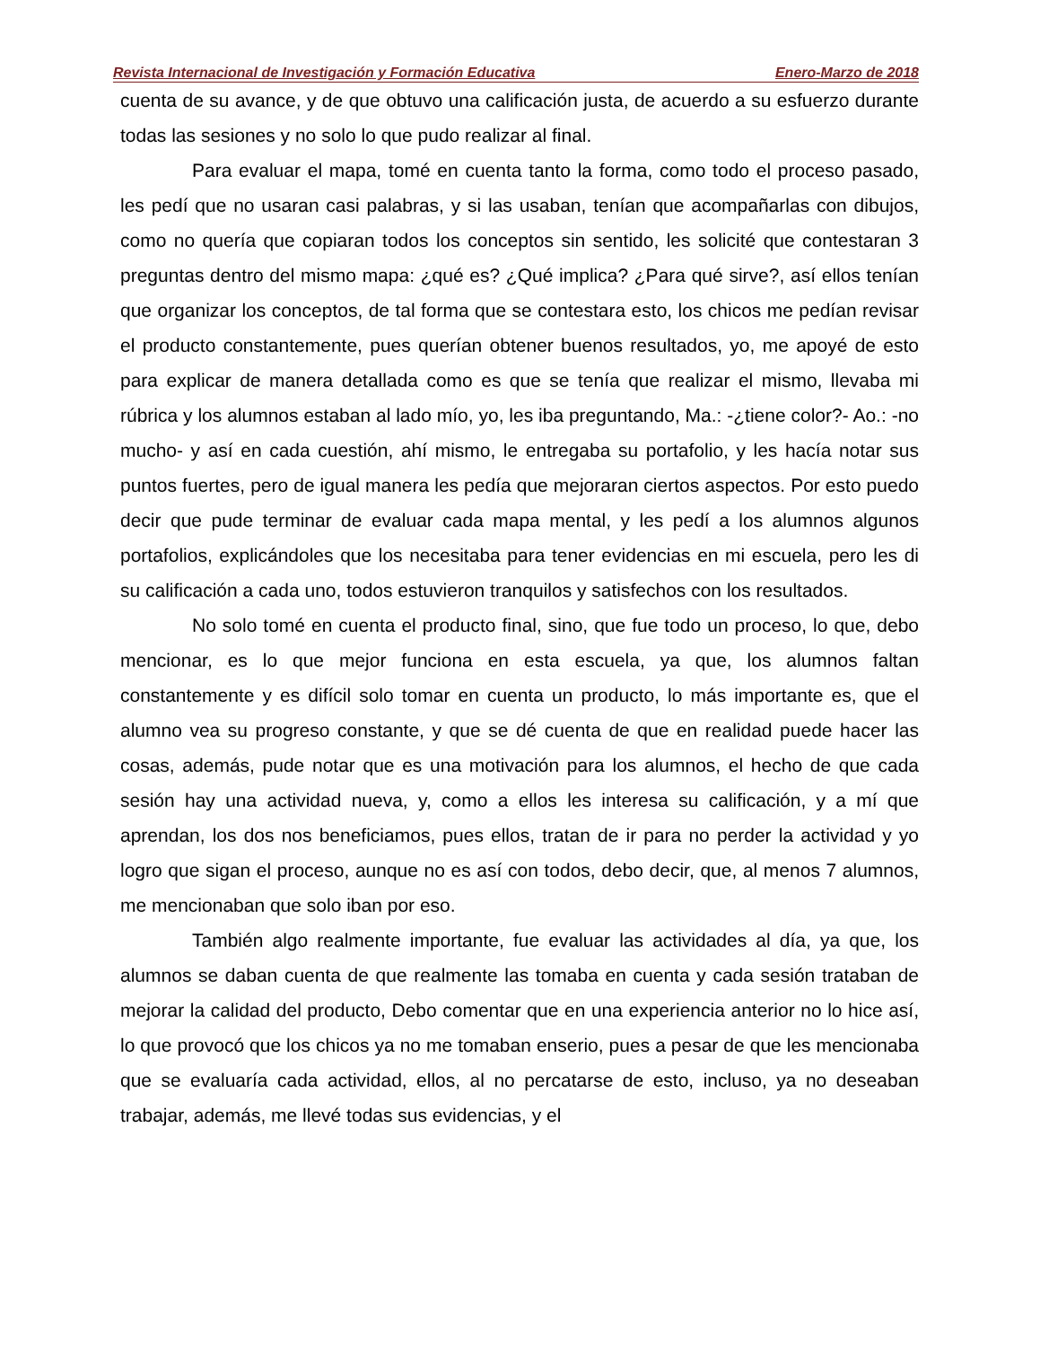Revista Internacional de Investigación y Formación Educativa Enero-Marzo de 2018
cuenta de su avance, y de que obtuvo una calificación justa, de acuerdo a su esfuerzo durante todas las sesiones y no solo lo que pudo realizar al final.
Para evaluar el mapa, tomé en cuenta tanto la forma, como todo el proceso pasado, les pedí que no usaran casi palabras, y si las usaban, tenían que acompañarlas con dibujos, como no quería que copiaran todos los conceptos sin sentido, les solicité que contestaran 3 preguntas dentro del mismo mapa: ¿qué es? ¿Qué implica? ¿Para qué sirve?, así ellos tenían que organizar los conceptos, de tal forma que se contestara esto, los chicos me pedían revisar el producto constantemente, pues querían obtener buenos resultados, yo, me apoyé de esto para explicar de manera detallada como es que se tenía que realizar el mismo, llevaba mi rúbrica y los alumnos estaban al lado mío, yo, les iba preguntando, Ma.: -¿tiene color?- Ao.: -no mucho- y así en cada cuestión, ahí mismo, le entregaba su portafolio, y les hacía notar sus puntos fuertes, pero de igual manera les pedía que mejoraran ciertos aspectos. Por esto puedo decir que pude terminar de evaluar cada mapa mental, y les pedí a los alumnos algunos portafolios, explicándoles que los necesitaba para tener evidencias en mi escuela, pero les di su calificación a cada uno, todos estuvieron tranquilos y satisfechos con los resultados.
No solo tomé en cuenta el producto final, sino, que fue todo un proceso, lo que, debo mencionar, es lo que mejor funciona en esta escuela, ya que, los alumnos faltan constantemente y es difícil solo tomar en cuenta un producto, lo más importante es, que el alumno vea su progreso constante, y que se dé cuenta de que en realidad puede hacer las cosas, además, pude notar que es una motivación para los alumnos, el hecho de que cada sesión hay una actividad nueva, y, como a ellos les interesa su calificación, y a mí que aprendan, los dos nos beneficiamos, pues ellos, tratan de ir para no perder la actividad y yo logro que sigan el proceso, aunque no es así con todos, debo decir, que, al menos 7 alumnos, me mencionaban que solo iban por eso.
También algo realmente importante, fue evaluar las actividades al día, ya que, los alumnos se daban cuenta de que realmente las tomaba en cuenta y cada sesión trataban de mejorar la calidad del producto, Debo comentar que en una experiencia anterior no lo hice así, lo que provocó que los chicos ya no me tomaban enserio, pues a pesar de que les mencionaba que se evaluaría cada actividad, ellos, al no percatarse de esto, incluso, ya no deseaban trabajar, además, me llevé todas sus evidencias, y el